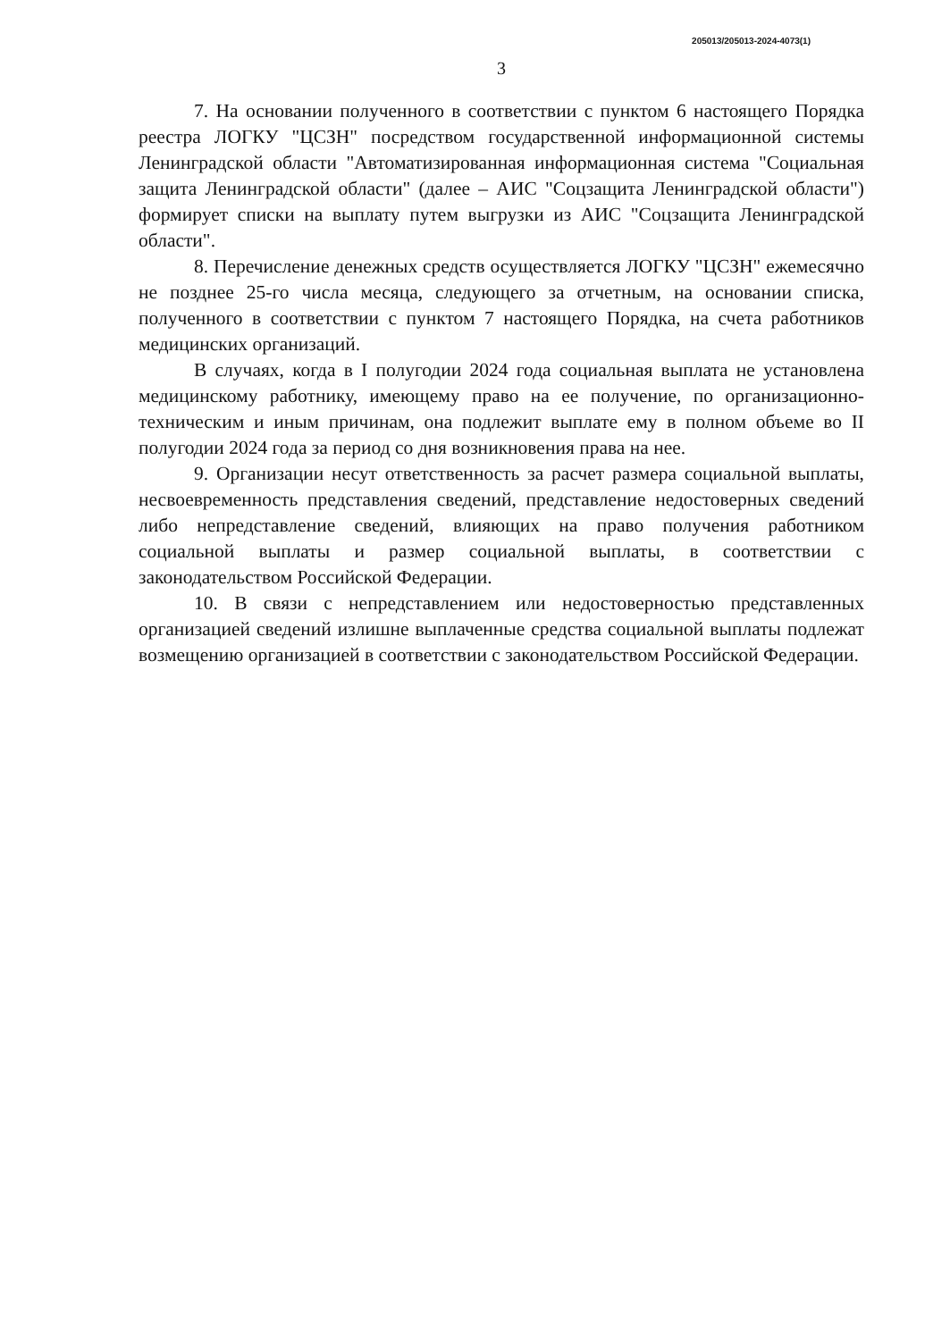205013/205013-2024-4073(1)
3
7. На основании полученного в соответствии с пунктом 6 настоящего Порядка реестра ЛОГКУ "ЦСЗН" посредством государственной информационной системы Ленинградской области "Автоматизированная информационная система "Социальная защита Ленинградской области" (далее – АИС "Соцзащита Ленинградской области") формирует списки на выплату путем выгрузки из АИС "Соцзащита Ленинградской области".
8. Перечисление денежных средств осуществляется ЛОГКУ "ЦСЗН" ежемесячно не позднее 25-го числа месяца, следующего за отчетным, на основании списка, полученного в соответствии с пунктом 7 настоящего Порядка, на счета работников медицинских организаций.
В случаях, когда в I полугодии 2024 года социальная выплата не установлена медицинскому работнику, имеющему право на ее получение, по организационно-техническим и иным причинам, она подлежит выплате ему в полном объеме во II полугодии 2024 года за период со дня возникновения права на нее.
9. Организации несут ответственность за расчет размера социальной выплаты, несвоевременность представления сведений, представление недостоверных сведений либо непредставление сведений, влияющих на право получения работником социальной выплаты и размер социальной выплаты, в соответствии с законодательством Российской Федерации.
10. В связи с непредставлением или недостоверностью представленных организацией сведений излишне выплаченные средства социальной выплаты подлежат возмещению организацией в соответствии с законодательством Российской Федерации.